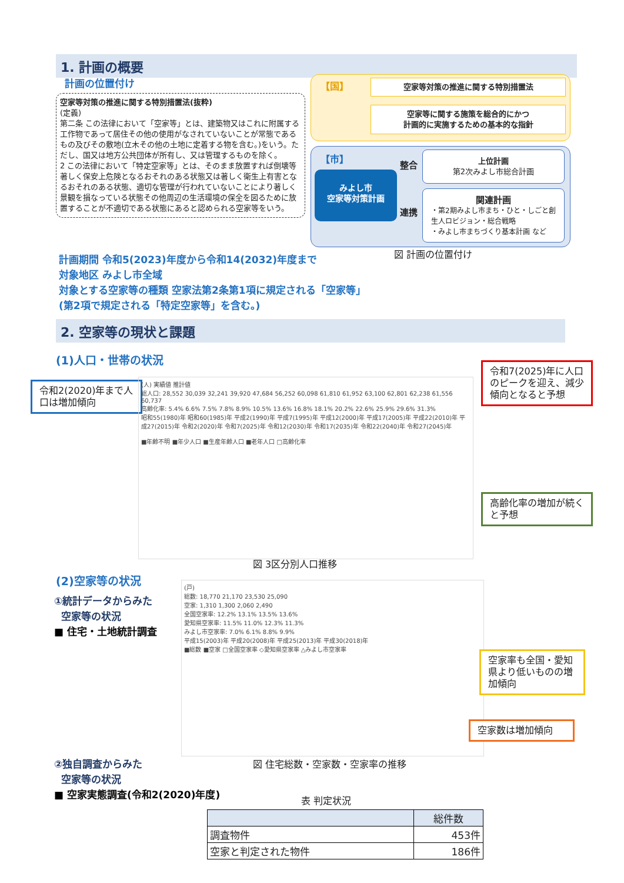1. 計画の概要
計画の位置付け
空家等対策の推進に関する特別措置法(抜粋)
(定義)
第二条 この法律において「空家等」とは、建築物又はこれに附属する工作物であって居住その他の使用がなされていないことが常態であるもの及びその敷地(立木その他の土地に定着する物を含む。)をいう。ただし、国又は地方公共団体が所有し、又は管理するものを除く。
2 この法律において「特定空家等」とは、そのまま放置すれば倒壊等著しく保安上危険となるおそれのある状態又は著しく衛生上有害となるおそれのある状態、適切な管理が行われていないことにより著しく景観を損なっている状態その他周辺の生活環境の保全を図るために放置することが不適切である状態にあると認められる空家等をいう。
【国】 空家等対策の推進に関する特別措置法
空家等に関する施策を総合的にかつ
計画的に実施するための基本的な指針
【市】
みよし市
空家等対策計画
整合
連携
上位計画
第2次みよし市総合計画
関連計画
・第2期みよし市まち・ひと・しごと創生人ロビジョン・総合戦略
・みよし市まちづくり基本計画 など
図 計画の位置付け
計画期間 令和5(2023)年度から令和14(2032)年度まで
対象地区 みよし市全域
対象とする空家等の種類 空家法第2条第1項に規定される「空家等」(第2項で規定される「特定空家等」を含む。)
2. 空家等の現状と課題
(1)人口・世帯の状況
令和2(2020)年まで人口は増加傾向
令和7(2025)年に人口のピークを迎え、減少傾向となると予想
高齢化率の増加が続くと予想
(人) 実績値 推計値
総人口: 28,552 30,039 32,241 39,920 47,684 56,252 60,098 61,810 61,952 63,100 62,801 62,238 61,556 60,737
高齢化率: 5.4% 6.6% 7.5% 7.8% 8.9% 10.5% 13.6% 16.8% 18.1% 20.2% 22.6% 25.9% 29.6% 31.3%
昭和55(1980)年 昭和60(1985)年 平成2(1990)年 平成7(1995)年 平成12(2000)年 平成17(2005)年 平成22(2010)年 平成27(2015)年 令和2(2020)年 令和7(2025)年 令和12(2030)年 令和17(2035)年 令和22(2040)年 令和27(2045)年
■年齢不明 ■年少人口 ■生産年齢人口 ■老年人口 □高齢化率
図 3区分別人口推移
(2)空家等の状況
①統計データからみた
空家等の状況
■ 住宅・土地統計調査
(戸)
総数: 18,770 21,170 23,530 25,090
空家: 1,310 1,300 2,060 2,490
全国空家率: 12.2% 13.1% 13.5% 13.6%
愛知県空家率: 11.5% 11.0% 12.3% 11.3%
みよし市空家率: 7.0% 6.1% 8.8% 9.9%
平成15(2003)年 平成20(2008)年 平成25(2013)年 平成30(2018)年
■総数 ■空家 □全国空家率 ◇愛知県空家率 △みよし市空家率
空家率も全国・愛知県より低いものの増加傾向
空家数は増加傾向
②独自調査からみた
空家等の状況
■ 空家実態調査(令和2(2020)年度)
図 住宅総数・空家数・空家率の推移
表 判定状況
| | 総件数 |
| --- | --- |
| 調査物件 | 453件 |
| 空家と判定された物件 | 186件 |